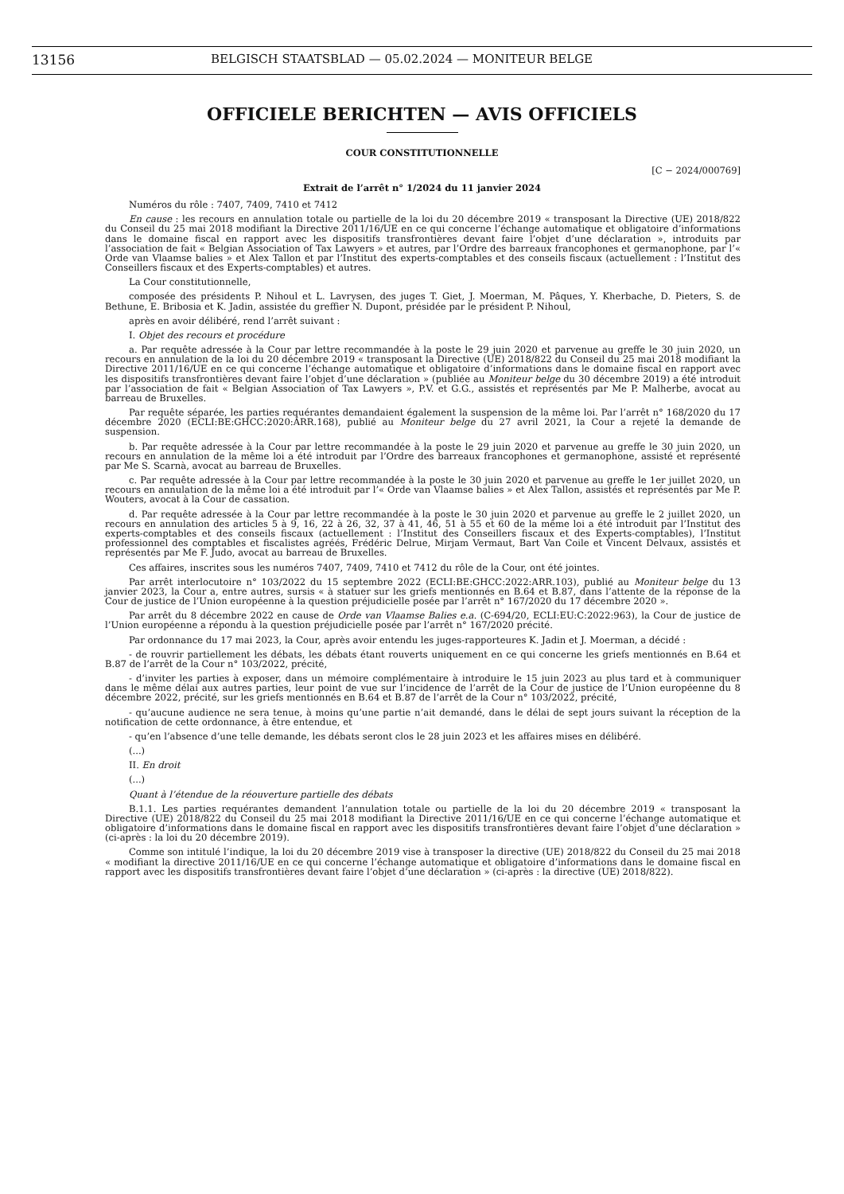13156 BELGISCH STAATSBLAD — 05.02.2024 — MONITEUR BELGE
OFFICIELE BERICHTEN — AVIS OFFICIELS
COUR CONSTITUTIONNELLE
[C − 2024/000769]
Extrait de l’arrêt n° 1/2024 du 11 janvier 2024
Numéros du rôle : 7407, 7409, 7410 et 7412
En cause : les recours en annulation totale ou partielle de la loi du 20 décembre 2019 « transposant la Directive (UE) 2018/822 du Conseil du 25 mai 2018 modifiant la Directive 2011/16/UE en ce qui concerne l’échange automatique et obligatoire d’informations dans le domaine fiscal en rapport avec les dispositifs transfrontières devant faire l’objet d’une déclaration », introduits par l’association de fait « Belgian Association of Tax Lawyers » et autres, par l’Ordre des barreaux francophones et germanophone, par l’« Orde van Vlaamse balies » et Alex Tallon et par l’Institut des experts-comptables et des conseils fiscaux (actuellement : l’Institut des Conseillers fiscaux et des Experts-comptables) et autres.
La Cour constitutionnelle,
composée des présidents P. Nihoul et L. Lavrysen, des juges T. Giet, J. Moerman, M. Pâques, Y. Kherbache, D. Pieters, S. de Bethune, E. Bribosia et K. Jadin, assistée du greffier N. Dupont, présidée par le président P. Nihoul,
après en avoir délibéré, rend l’arrêt suivant :
I. Objet des recours et procédure
a. Par requête adressée à la Cour par lettre recommandée à la poste le 29 juin 2020 et parvenue au greffe le 30 juin 2020, un recours en annulation de la loi du 20 décembre 2019 « transposant la Directive (UE) 2018/822 du Conseil du 25 mai 2018 modifiant la Directive 2011/16/UE en ce qui concerne l’échange automatique et obligatoire d’informations dans le domaine fiscal en rapport avec les dispositifs transfrontières devant faire l’objet d’une déclaration » (publiée au Moniteur belge du 30 décembre 2019) a été introduit par l’association de fait « Belgian Association of Tax Lawyers », P.V. et G.G., assistés et représentés par Me P. Malherbe, avocat au barreau de Bruxelles.
Par requête séparée, les parties requérantes demandaient également la suspension de la même loi. Par l’arrêt n° 168/2020 du 17 décembre 2020 (ECLI:BE:GHCC:2020:ARR.168), publié au Moniteur belge du 27 avril 2021, la Cour a rejeté la demande de suspension.
b. Par requête adressée à la Cour par lettre recommandée à la poste le 29 juin 2020 et parvenue au greffe le 30 juin 2020, un recours en annulation de la même loi a été introduit par l’Ordre des barreaux francophones et germanophone, assisté et représenté par Me S. Scarnà, avocat au barreau de Bruxelles.
c. Par requête adressée à la Cour par lettre recommandée à la poste le 30 juin 2020 et parvenue au greffe le 1er juillet 2020, un recours en annulation de la même loi a été introduit par l’« Orde van Vlaamse balies » et Alex Tallon, assistés et représentés par Me P. Wouters, avocat à la Cour de cassation.
d. Par requête adressée à la Cour par lettre recommandée à la poste le 30 juin 2020 et parvenue au greffe le 2 juillet 2020, un recours en annulation des articles 5 à 9, 16, 22 à 26, 32, 37 à 41, 46, 51 à 55 et 60 de la même loi a été introduit par l’Institut des experts-comptables et des conseils fiscaux (actuellement : l’Institut des Conseillers fiscaux et des Experts-comptables), l’Institut professionnel des comptables et fiscalistes agréés, Frédéric Delrue, Mirjam Vermaut, Bart Van Coile et Vincent Delvaux, assistés et représentés par Me F. Judo, avocat au barreau de Bruxelles.
Ces affaires, inscrites sous les numéros 7407, 7409, 7410 et 7412 du rôle de la Cour, ont été jointes.
Par arrêt interlocutoire n° 103/2022 du 15 septembre 2022 (ECLI:BE:GHCC:2022:ARR.103), publié au Moniteur belge du 13 janvier 2023, la Cour a, entre autres, sursis « à statuer sur les griefs mentionnés en B.64 et B.87, dans l’attente de la réponse de la Cour de justice de l’Union européenne à la question préjudicielle posée par l’arrêt n° 167/2020 du 17 décembre 2020 ».
Par arrêt du 8 décembre 2022 en cause de Orde van Vlaamse Balies e.a. (C-694/20, ECLI:EU:C:2022:963), la Cour de justice de l’Union européenne a répondu à la question préjudicielle posée par l’arrêt n° 167/2020 précité.
Par ordonnance du 17 mai 2023, la Cour, après avoir entendu les juges-rapporteures K. Jadin et J. Moerman, a décidé :
- de rouvrir partiellement les débats, les débats étant rouverts uniquement en ce qui concerne les griefs mentionnés en B.64 et B.87 de l’arrêt de la Cour n° 103/2022, précité,
- d’inviter les parties à exposer, dans un mémoire complémentaire à introduire le 15 juin 2023 au plus tard et à communiquer dans le même délai aux autres parties, leur point de vue sur l’incidence de l’arrêt de la Cour de justice de l’Union européenne du 8 décembre 2022, précité, sur les griefs mentionnés en B.64 et B.87 de l’arrêt de la Cour n° 103/2022, précité,
- qu’aucune audience ne sera tenue, à moins qu’une partie n’ait demandé, dans le délai de sept jours suivant la réception de la notification de cette ordonnance, à être entendue, et
- qu’en l’absence d’une telle demande, les débats seront clos le 28 juin 2023 et les affaires mises en délibéré.
(...)
II. En droit
(...)
Quant à l’étendue de la réouverture partielle des débats
B.1.1. Les parties requérantes demandent l’annulation totale ou partielle de la loi du 20 décembre 2019 « transposant la Directive (UE) 2018/822 du Conseil du 25 mai 2018 modifiant la Directive 2011/16/UE en ce qui concerne l’échange automatique et obligatoire d’informations dans le domaine fiscal en rapport avec les dispositifs transfrontières devant faire l’objet d’une déclaration » (ci-après : la loi du 20 décembre 2019).
Comme son intitulé l’indique, la loi du 20 décembre 2019 vise à transposer la directive (UE) 2018/822 du Conseil du 25 mai 2018 « modifiant la directive 2011/16/UE en ce qui concerne l’échange automatique et obligatoire d’informations dans le domaine fiscal en rapport avec les dispositifs transfrontières devant faire l’objet d’une déclaration » (ci-après : la directive (UE) 2018/822).